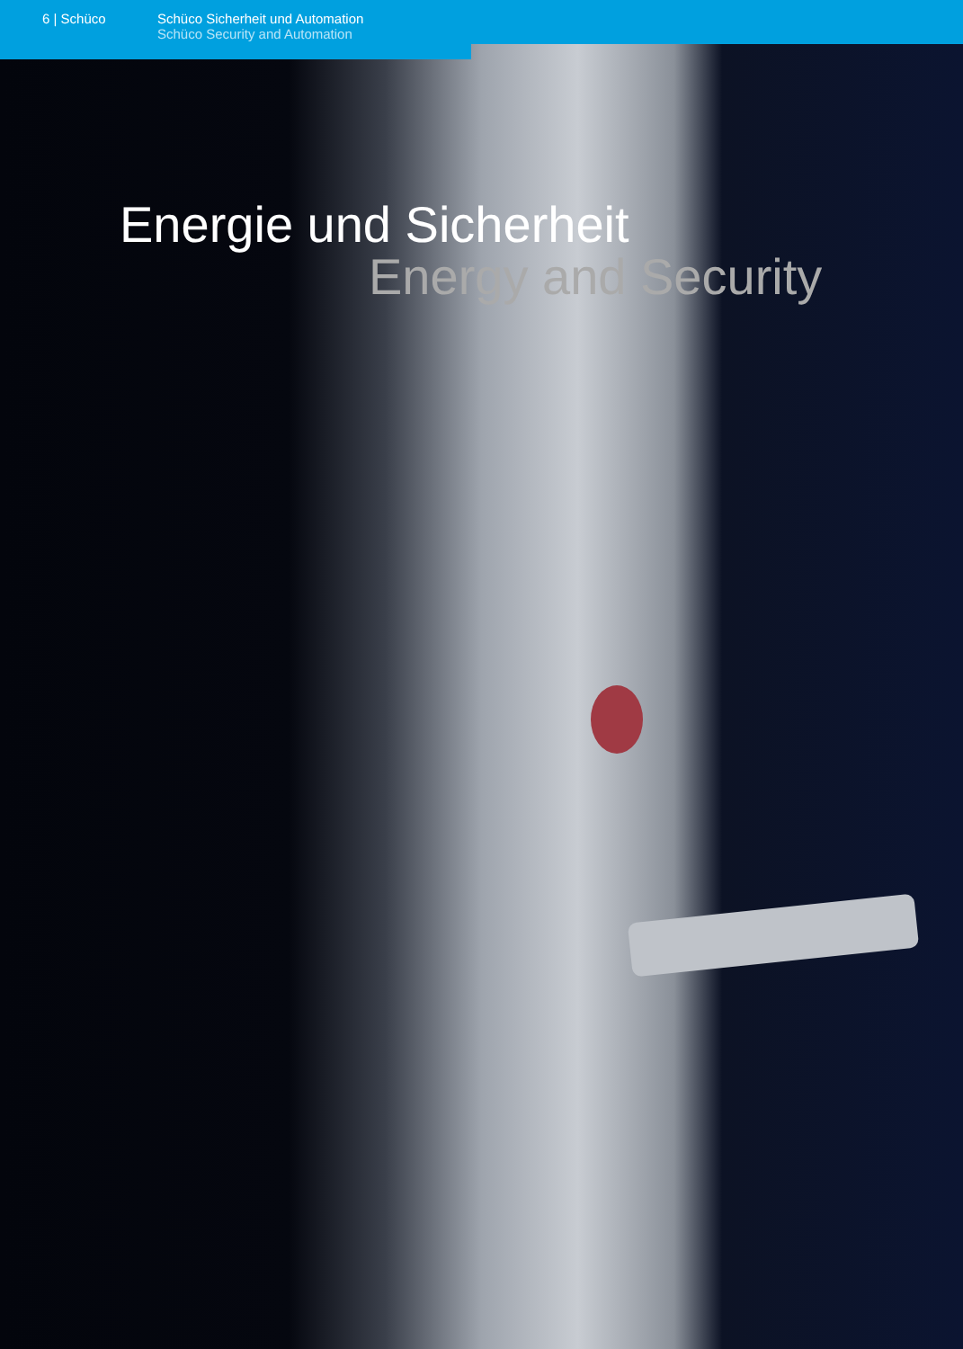6 | Schüco Schüco Sicherheit und Automation
Schüco Security and Automation
Energie und Sicherheit
Energy and Security